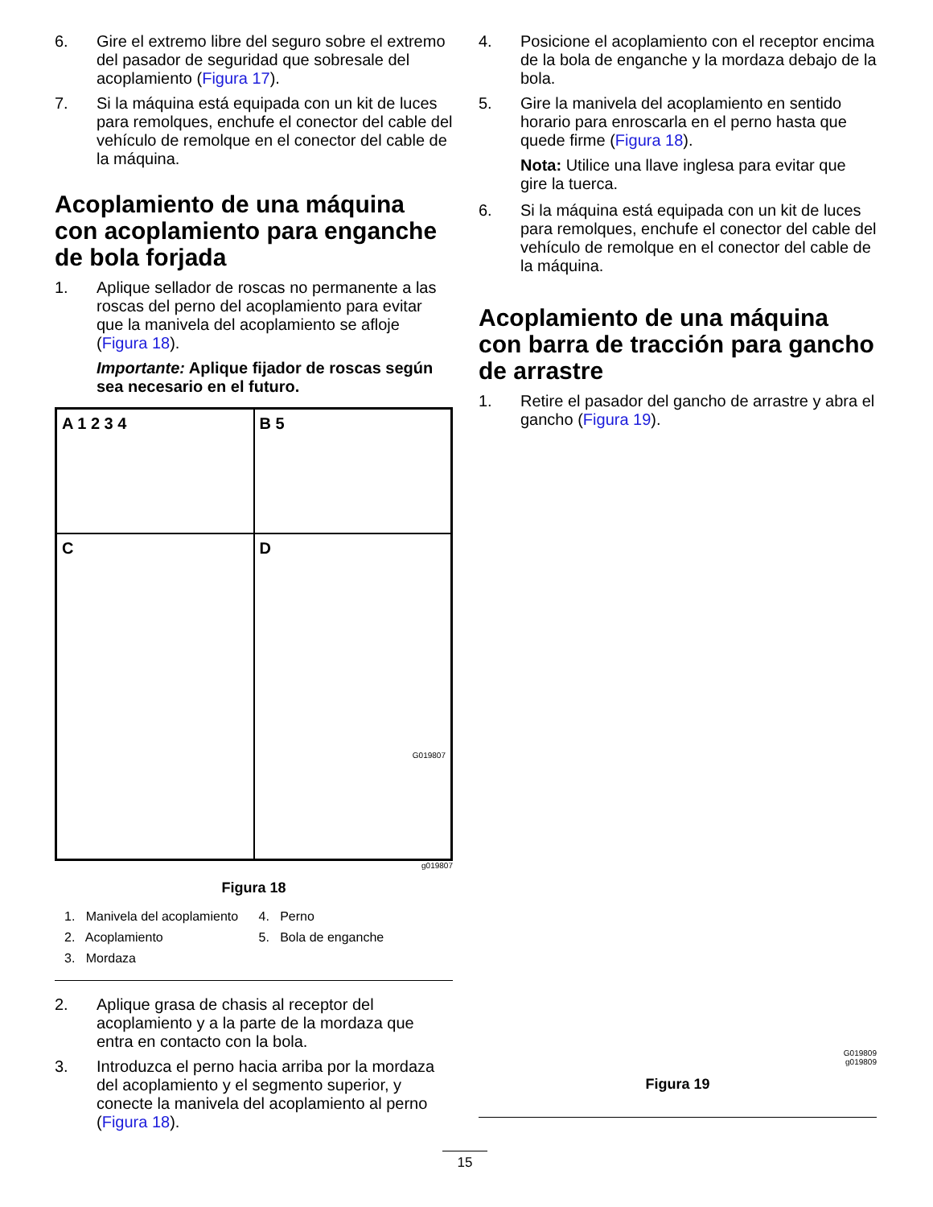6. Gire el extremo libre del seguro sobre el extremo del pasador de seguridad que sobresale del acoplamiento (Figura 17).
7. Si la máquina está equipada con un kit de luces para remolques, enchufe el conector del cable del vehículo de remolque en el conector del cable de la máquina.
Acoplamiento de una máquina con acoplamiento para enganche de bola forjada
1. Aplique sellador de roscas no permanente a las roscas del perno del acoplamiento para evitar que la manivela del acoplamiento se afloje (Figura 18).
Importante: Aplique fijador de roscas según sea necesario en el futuro.
A 1 2 3 4
B 5
C
D
G019807
g019807
Figura 18
1. Manivela del acoplamiento 4. Perno 2. Acoplamiento 5. Bola de enganche 3. Mordaza
2. Aplique grasa de chasis al receptor del acoplamiento y a la parte de la mordaza que entra en contacto con la bola.
3. Introduzca el perno hacia arriba por la mordaza del acoplamiento y el segmento superior, y conecte la manivela del acoplamiento al perno (Figura 18).
4. Posicione el acoplamiento con el receptor encima de la bola de enganche y la mordaza debajo de la bola.
5. Gire la manivela del acoplamiento en sentido horario para enroscarla en el perno hasta que quede firme (Figura 18).
Nota: Utilice una llave inglesa para evitar que gire la tuerca.
6. Si la máquina está equipada con un kit de luces para remolques, enchufe el conector del cable del vehículo de remolque en el conector del cable de la máquina.
Acoplamiento de una máquina con barra de tracción para gancho de arrastre
1. Retire el pasador del gancho de arrastre y abra el gancho (Figura 19).
G019809
g019809
Figura 19
15